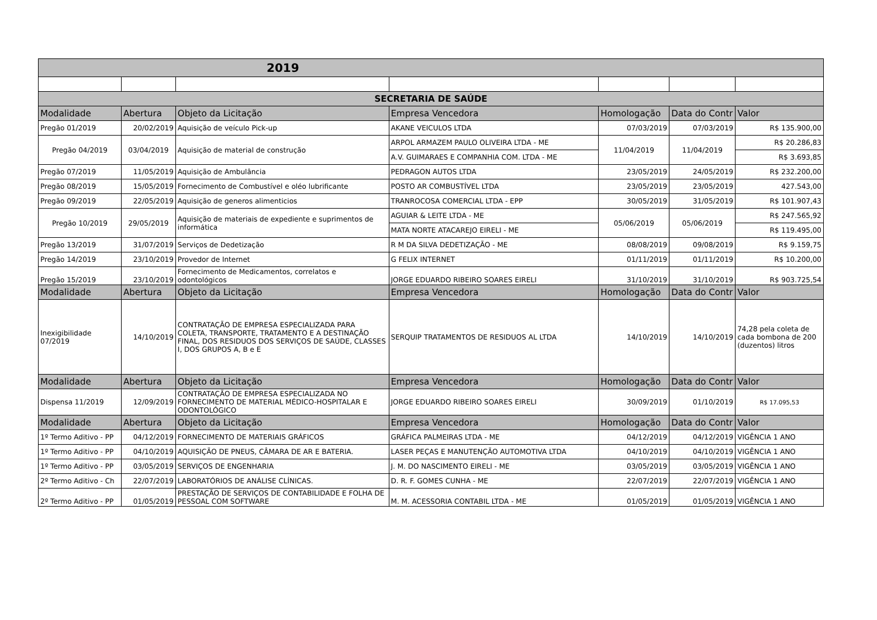| 2019 | | | | | | |
| --- | --- | --- | --- | --- | --- | --- |
| SECRETARIA DE SAÚDE | | | | | | |
| Modalidade | Abertura | Objeto da Licitação | Empresa Vencedora | Homologação | Data do Contr | Valor |
| Pregão 01/2019 | 20/02/2019 | Aquisição de veículo Pick-up | AKANE VEICULOS LTDA | 07/03/2019 | 07/03/2019 | R$ 135.900,00 |
| Pregão 04/2019 | 03/04/2019 | Aquisição de material de construção | ARPOL ARMAZEM PAULO OLIVEIRA LTDA - ME | 11/04/2019 | 11/04/2019 | R$ 20.286,83 |
| | | | A.V. GUIMARAES E COMPANHIA COM. LTDA - ME | | | R$ 3.693,85 |
| Pregão 07/2019 | 11/05/2019 | Aquisição de Ambulância | PEDRAGON AUTOS LTDA | 23/05/2019 | 24/05/2019 | R$ 232.200,00 |
| Pregão 08/2019 | 15/05/2019 | Fornecimento de Combustível e oléo lubrificante | POSTO AR COMBUSTÍVEL LTDA | 23/05/2019 | 23/05/2019 | 427.543,00 |
| Pregão 09/2019 | 22/05/2019 | Aquisição de generos alimenticios | TRANROCOSA COMERCIAL LTDA - EPP | 30/05/2019 | 31/05/2019 | R$ 101.907,43 |
| Pregão 10/2019 | 29/05/2019 | Aquisição de materiais de expediente e suprimentos de informática | AGUIAR & LEITE LTDA - ME | 05/06/2019 | 05/06/2019 | R$ 247.565,92 |
| | | | MATA NORTE ATACAREJO EIRELI - ME | | | R$ 119.495,00 |
| Pregão 13/2019 | 31/07/2019 | Serviços de Dedetização | R M DA SILVA DEDETIZAÇÃO - ME | 08/08/2019 | 09/08/2019 | R$ 9.159,75 |
| Pregão 14/2019 | 23/10/2019 | Provedor de Internet | G FELIX INTERNET | 01/11/2019 | 01/11/2019 | R$ 10.200,00 |
| Pregão 15/2019 | 23/10/2019 | Fornecimento de Medicamentos, correlatos e odontológicos | JORGE EDUARDO RIBEIRO SOARES EIRELI | 31/10/2019 | 31/10/2019 | R$ 903.725,54 |
| Modalidade | Abertura | Objeto da Licitação | Empresa Vencedora | Homologação | Data do Contr | Valor |
| Inexigibilidade 07/2019 | 14/10/2019 | CONTRATAÇÃO DE EMPRESA ESPECIALIZADA PARA COLETA, TRANSPORTE, TRATAMENTO E A DESTINAÇÃO FINAL, DOS RESIDUOS DOS SERVIÇOS DE SAÚDE, CLASSES I, DOS GRUPOS A, B e E | SERQUIP TRATAMENTOS DE RESIDUOS AL LTDA | 14/10/2019 | 14/10/2019 | 74,28 pela coleta de cada bombona de 200 (duzentos) litros |
| Modalidade | Abertura | Objeto da Licitação | Empresa Vencedora | Homologação | Data do Contr | Valor |
| Dispensa 11/2019 | 12/09/2019 | CONTRATAÇÃO DE EMPRESA ESPECIALIZADA NO FORNECIMENTO DE MATERIAL MÉDICO-HOSPITALAR E ODONTOLÓGICO | JORGE EDUARDO RIBEIRO SOARES EIRELI | 30/09/2019 | 01/10/2019 | R$ 17.095,53 |
| Modalidade | Abertura | Objeto da Licitação | Empresa Vencedora | Homologação | Data do Contr | Valor |
| 1º Termo Aditivo - PP | 04/12/2019 | FORNECIMENTO DE MATERIAIS GRÁFICOS | GRÁFICA PALMEIRAS LTDA - ME | 04/12/2019 | 04/12/2019 | VIGÊNCIA 1 ANO |
| 1º Termo Aditivo - PP | 04/10/2019 | AQUISIÇÃO DE PNEUS, CÂMARA DE AR E BATERIA. | LASER PEÇAS E MANUTENÇÃO AUTOMOTIVA LTDA | 04/10/2019 | 04/10/2019 | VIGÊNCIA 1 ANO |
| 1º Termo Aditivo - PP | 03/05/2019 | SERVIÇOS DE ENGENHARIA | J. M. DO NASCIMENTO EIRELI - ME | 03/05/2019 | 03/05/2019 | VIGÊNCIA 1 ANO |
| 2º Termo Aditivo - Ch | 22/07/2019 | LABORATÓRIOS DE ANÁLISE CLÍNICAS. | D. R. F. GOMES CUNHA - ME | 22/07/2019 | 22/07/2019 | VIGÊNCIA 1 ANO |
| 2º Termo Aditivo - PP | 01/05/2019 | PRESTAÇÃO DE SERVIÇOS DE CONTABILIDADE E FOLHA DE PESSOAL COM SOFTWARE | M. M. ACESSORIA CONTABIL LTDA - ME | 01/05/2019 | 01/05/2019 | VIGÊNCIA 1 ANO |